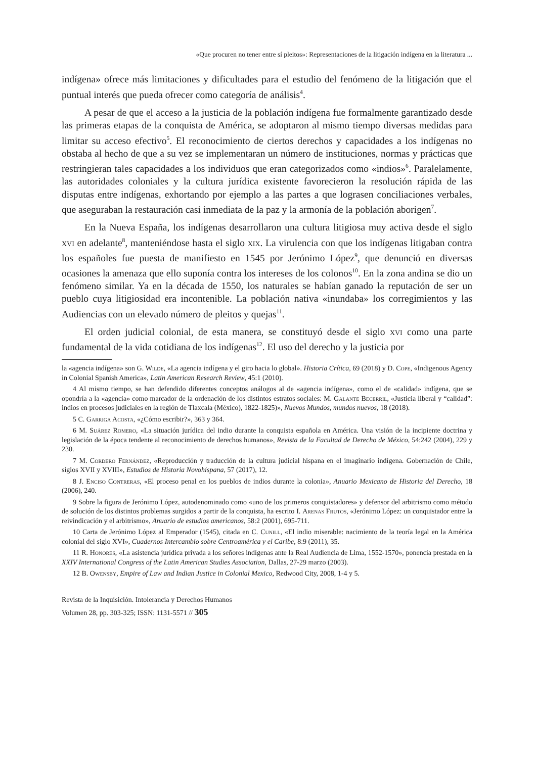«Que procuren no tener entre sí pleitos»: Representaciones de la litigación indígena en la literatura ...
indígena» ofrece más limitaciones y dificultades para el estudio del fenómeno de la litigación que el puntual interés que pueda ofrecer como categoría de análisis<sup>4</sup>.
A pesar de que el acceso a la justicia de la población indígena fue formalmente garantizado desde las primeras etapas de la conquista de América, se adoptaron al mismo tiempo diversas medidas para limitar su acceso efectivo<sup>5</sup>. El reconocimiento de ciertos derechos y capacidades a los indígenas no obstaba al hecho de que a su vez se implementaran un número de instituciones, normas y prácticas que restringieran tales capacidades a los individuos que eran categorizados como «indios»<sup>6</sup>. Paralelamente, las autoridades coloniales y la cultura jurídica existente favorecieron la resolución rápida de las disputas entre indígenas, exhortando por ejemplo a las partes a que lograsen conciliaciones verbales, que aseguraban la restauración casi inmediata de la paz y la armonía de la población aborigen<sup>7</sup>.
En la Nueva España, los indígenas desarrollaron una cultura litigiosa muy activa desde el siglo xvi en adelante<sup>8</sup>, manteniéndose hasta el siglo xix. La virulencia con que los indígenas litigaban contra los españoles fue puesta de manifiesto en 1545 por Jerónimo López<sup>9</sup>, que denunció en diversas ocasiones la amenaza que ello suponía contra los intereses de los colonos<sup>10</sup>. En la zona andina se dio un fenómeno similar. Ya en la década de 1550, los naturales se habían ganado la reputación de ser un pueblo cuya litigiosidad era incontenible. La población nativa «inundaba» los corregimientos y las Audiencias con un elevado número de pleitos y quejas<sup>11</sup>.
El orden judicial colonial, de esta manera, se constituyó desde el siglo xvi como una parte fundamental de la vida cotidiana de los indígenas<sup>12</sup>. El uso del derecho y la justicia por
la «agencia indígena» son G. Wilde, «La agencia indígena y el giro hacia lo global». Historia Crítica, 69 (2018) y D. Cope, «Indigenous Agency in Colonial Spanish America», Latin American Research Review, 45:1 (2010).
4 Al mismo tiempo, se han defendido diferentes conceptos análogos al de «agencia indígena», como el de «calidad» indígena, que se opondría a la «agencia» como marcador de la ordenación de los distintos estratos sociales: M. Galante Becerril, «Justicia liberal y “calidad”: indios en procesos judiciales en la región de Tlaxcala (México), 1822-1825)», Nuevos Mundos, mundos nuevos, 18 (2018).
5 C. Garriga Acosta, «¿Cómo escribir?», 363 y 364.
6 M. Suárez Romero, «La situación jurídica del indio durante la conquista española en América. Una visión de la incipiente doctrina y legislación de la época tendente al reconocimiento de derechos humanos», Revista de la Facultad de Derecho de México, 54:242 (2004), 229 y 230.
7 M. Cordero Fernández, «Reproducción y traducción de la cultura judicial hispana en el imaginario indígena. Gobernación de Chile, siglos XVII y XVIII», Estudios de Historia Novohispana, 57 (2017), 12.
8 J. Enciso Contreras, «El proceso penal en los pueblos de indios durante la colonia», Anuario Mexicano de Historia del Derecho, 18 (2006), 240.
9 Sobre la figura de Jerónimo López, autodenominado como «uno de los primeros conquistadores» y defensor del arbitrismo como método de solución de los distintos problemas surgidos a partir de la conquista, ha escrito I. Arenas Frutos, «Jerónimo López: un conquistador entre la reivindicación y el arbitrismo», Anuario de estudios americanos, 58:2 (2001), 695-711.
10 Carta de Jerónimo López al Emperador (1545), citada en C. Cunill, «El indio miserable: nacimiento de la teoría legal en la América colonial del siglo XVI», Cuadernos Intercambio sobre Centroamérica y el Caribe, 8:9 (2011), 35.
11 R. Honores, «La asistencia jurídica privada a los señores indígenas ante la Real Audiencia de Lima, 1552-1570», ponencia prestada en la XXIV International Congress of the Latin American Studies Association, Dallas, 27-29 marzo (2003).
12 B. Owensby, Empire of Law and Indian Justice in Colonial Mexico, Redwood City, 2008, 1-4 y 5.
Revista de la Inquisición. Intolerancia y Derechos Humanos
Volumen 28, pp. 303-325; ISSN: 1131-5571 // 305